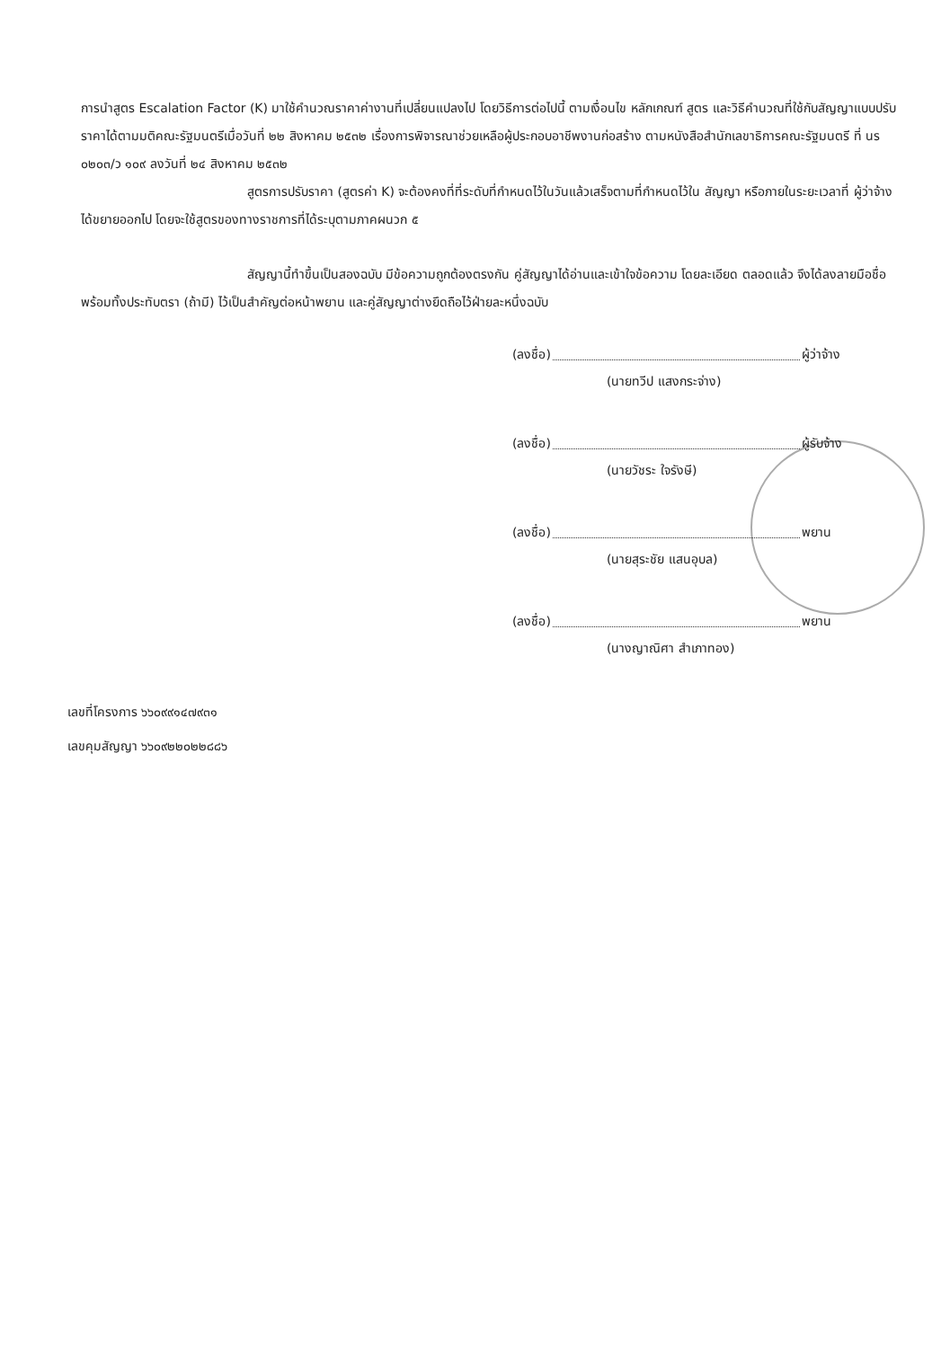การนำสูตร Escalation Factor (K) มาใช้คำนวณราคาค่างานที่เปลี่ยนแปลงไป โดยวิธีการต่อไปนี้ ตามเงื่อนไข หลักเกณฑ์ สูตร และวิธีคำนวณที่ใช้กับสัญญาแบบปรับราคาได้ตามมติคณะรัฐมนตรีเมื่อวันที่ ๒๒ สิงหาคม ๒๕๓๒ เรื่องการพิจารณาช่วยเหลือผู้ประกอบอาชีพงานก่อสร้าง ตามหนังสือสำนักเลขาธิการคณะรัฐมนตรี ที่ นร ๐๒๐๓/ว ๑๐๙ ลงวันที่ ๒๔ สิงหาคม ๒๕๓๒
สูตรการปรับราคา (สูตรค่า K) จะต้องคงที่ที่ระดับที่กำหนดไว้ในวันแล้วเสร็จตามที่กำหนดไว้ใน สัญญา หรือภายในระยะเวลาที่ ผู้ว่าจ้าง ได้ขยายออกไป โดยจะใช้สูตรของทางราชการที่ได้ระบุตามภาคผนวก ๕
สัญญานี้ทำขึ้นเป็นสองฉบับ มีข้อความถูกต้องตรงกัน คู่สัญญาได้อ่านและเข้าใจข้อความ โดยละเอียด ตลอดแล้ว จึงได้ลงลายมือชื่อ พร้อมทั้งประทับตรา (ถ้ามี) ไว้เป็นสำคัญต่อหน้าพยาน และคู่สัญญาต่างยึดถือไว้ฝ่ายละหนึ่งฉบับ
(ลงชื่อ) ผู้ว่าจ้าง
(นายทวีป แสงกระจ่าง)
(ลงชื่อ) ผู้รับจ้าง
(นายวัชระ ใจรังษี)
(ลงชื่อ) พยาน
(นายสุระชัย แสนอุบล)
(ลงชื่อ) พยาน
(นางญาณิศา สำเภาทอง)
เลขที่โครงการ ๖๖๐๙๙๑๔๗๙๓๑
เลขคุมสัญญา ๖๖๐๙๒๒๐๒๒๘๘๖